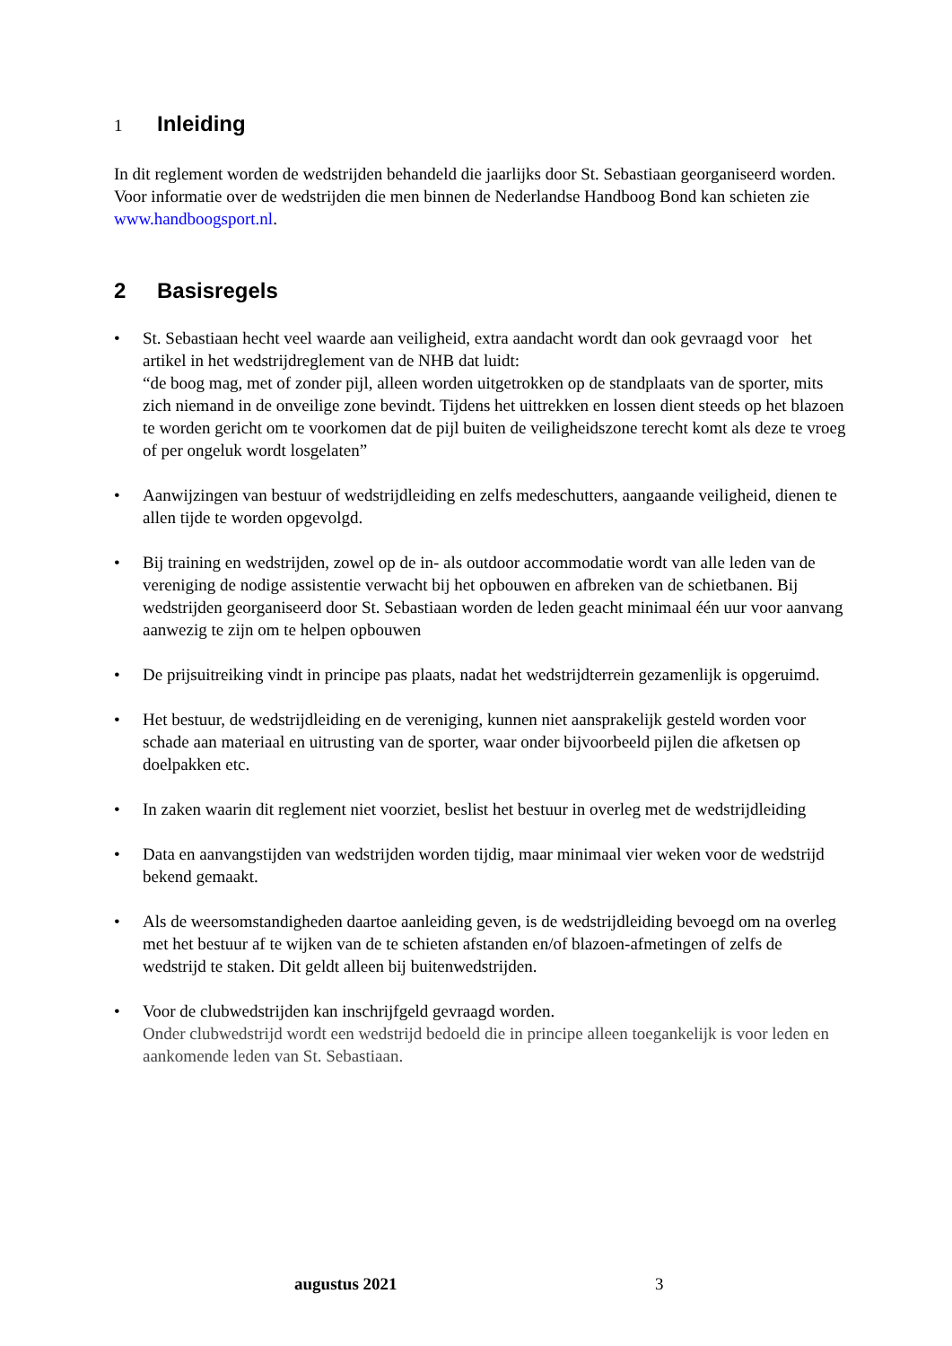1 Inleiding
In dit reglement worden de wedstrijden behandeld die jaarlijks door St. Sebastiaan georganiseerd worden. Voor informatie over de wedstrijden die men binnen de Nederlandse Handboog Bond kan schieten zie www.handboogsport.nl.
2 Basisregels
• St. Sebastiaan hecht veel waarde aan veiligheid, extra aandacht wordt dan ook gevraagd voor het artikel in het wedstrijdreglement van de NHB dat luidt:
“de boog mag, met of zonder pijl, alleen worden uitgetrokken op de standplaats van de sporter, mits zich niemand in de onveilige zone bevindt. Tijdens het uittrekken en lossen dient steeds op het blazoen te worden gericht om te voorkomen dat de pijl buiten de veiligheidszone terecht komt als deze te vroeg of per ongeluk wordt losgelaten”
• Aanwijzingen van bestuur of wedstrijdleiding en zelfs medeschutters, aangaande veiligheid, dienen te allen tijde te worden opgevolgd.
• Bij training en wedstrijden, zowel op de in- als outdoor accommodatie wordt van alle leden van de vereniging de nodige assistentie verwacht bij het opbouwen en afbreken van de schietbanen. Bij wedstrijden georganiseerd door St. Sebastiaan worden de leden geacht minimaal één uur voor aanvang aanwezig te zijn om te helpen opbouwen
• De prijsuitreiking vindt in principe pas plaats, nadat het wedstrijdterrein gezamenlijk is opgeruimd.
• Het bestuur, de wedstrijdleiding en de vereniging, kunnen niet aansprakelijk gesteld worden voor schade aan materiaal en uitrusting van de sporter, waar onder bijvoorbeeld pijlen die afketsen op doelpakken etc.
• In zaken waarin dit reglement niet voorziet, beslist het bestuur in overleg met de wedstrijdleiding
• Data en aanvangstijden van wedstrijden worden tijdig, maar minimaal vier weken voor de wedstrijd bekend gemaakt.
• Als de weersomstandigheden daartoe aanleiding geven, is de wedstrijdleiding bevoegd om na overleg met het bestuur af te wijken van de te schieten afstanden en/of blazoen-afmetingen of zelfs de wedstrijd te staken. Dit geldt alleen bij buitenwedstrijden.
• Voor de clubwedstrijden kan inschrijfgeld gevraagd worden.
Onder clubwedstrijd wordt een wedstrijd bedoeld die in principe alleen toegankelijk is voor leden en aankomende leden van St. Sebastiaan.
augustus 2021 3